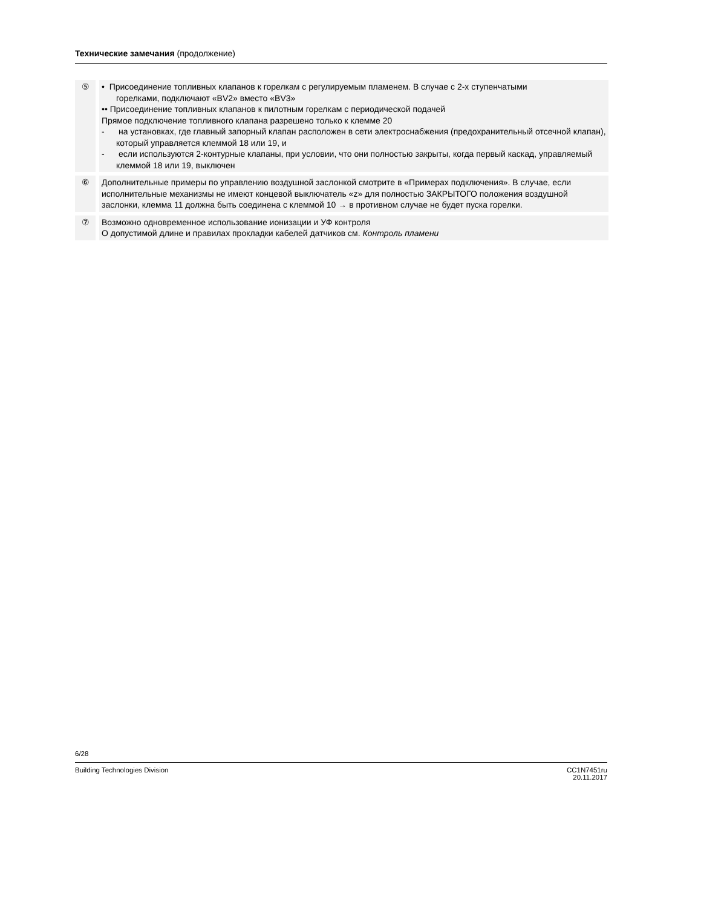Технические замечания (продолжение)
| ⑤ | • Присоединение топливных клапанов к горелкам с регулируемым пламенем. В случае с 2-х ступенчатыми горелками, подключают «BV2» вместо «BV3» •• Присоединение топливных клапанов к пилотным горелкам с периодической подачей Прямое подключение топливного клапана разрешено только к клемме 20 - на установках, где главный запорный клапан расположен в сети электроснабжения (предохранительный отсечной клапан), который управляется клеммой 18 или 19, и - если используются 2-контурные клапаны, при условии, что они полностью закрыты, когда первый каскад, управляемый клеммой 18 или 19, выключен |
| ⑥ | Дополнительные примеры по управлению воздушной заслонкой смотрите в «Примерах подключения». В случае, если исполнительные механизмы не имеют концевой выключатель «z» для полностью ЗАКРЫТОГО положения воздушной заслонки, клемма 11 должна быть соединена с клеммой 10 → в противном случае не будет пуска горелки. |
| ⑦ | Возможно одновременное использование ионизации и УФ контроля О допустимой длине и правилах прокладки кабелей датчиков см. Контроль пламени |
6/28
Building Technologies Division CC1N7451ru
20.11.2017